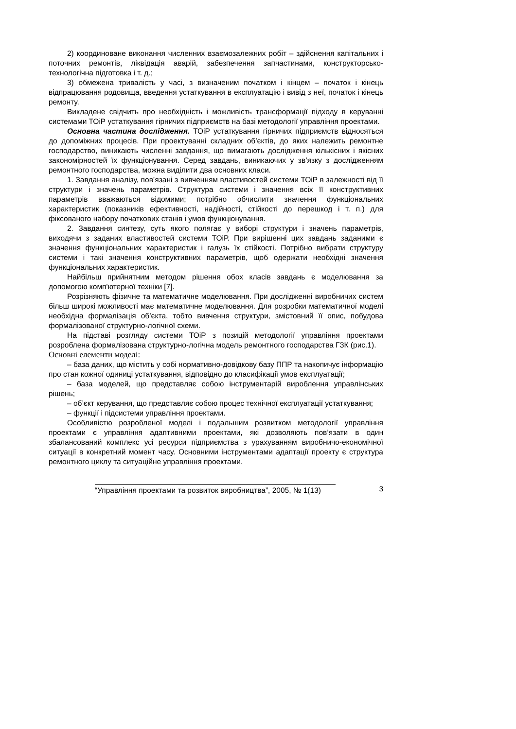2) координоване виконання численних взаємозалежних робіт – здійснення капітальних і поточних ремонтів, ліквідація аварій, забезпечення запчастинами, конструкторсько-технологічна підготовка і т. д.;
3) обмежена тривалість у часі, з визначеним початком і кінцем – початок і кінець відпрацювання родовища, введення устаткування в експлуатацію і вивід з неї, початок і кінець ремонту.
Викладене свідчить про необхідність і можливість трансформації підходу в керуванні системами ТОіР устаткування гірничих підприємств на базі методології управління проектами.
Основна частина дослідження. ТОіР устаткування гірничих підприємств відносяться до допоміжних процесів. При проектуванні складних об’єктів, до яких належить ремонтне господарство, виникають численні завдання, що вимагають дослідження кількісних і якісних закономірностей їх функціонування. Серед завдань, виникаючих у зв’язку з дослідженням ремонтного господарства, можна виділити два основних класи.
1. Завдання аналізу, пов’язані з вивченням властивостей системи ТОіР в залежності від її структури і значень параметрів. Структура системи і значення всіх її конструктивних параметрів вважаються відомими; потрібно обчислити значення функціональних характеристик (показників ефективності, надійності, стійкості до перешкод і т. п.) для фіксованого набору початкових станів і умов функціонування.
2. Завдання синтезу, суть якого полягає у виборі структури і значень параметрів, виходячи з заданих властивостей системи ТОіР. При вирішенні цих завдань заданими є значення функціональних характеристик і галузь їх стійкості. Потрібно вибрати структуру системи і такі значення конструктивних параметрів, щоб одержати необхідні значення функціональних характеристик.
Найбільш прийнятним методом рішення обох класів завдань є моделювання за допомогою комп'ютерної техніки [7].
Розрізняють фізичне та математичне моделювання. При дослідженні виробничих систем більш широкі можливості має математичне моделювання. Для розробки математичної моделі необхідна формалізація об’єкта, тобто вивчення структури, змістовний її опис, побудова формалізованої структурно-логічної схеми.
На підставі розгляду системи ТОіР з позицій методології управління проектами розроблена формалізована структурно-логічна модель ремонтного господарства ГЗК (рис.1).
Основні елементи моделі:
– база даних, що містить у собі нормативно-довідкову базу ППР та накопичує інформацію про стан кожної одиниці устаткування, відповідно до класифікації умов експлуатації;
– база моделей, що представляє собою інструментарій вироблення управлінських рішень;
– об’єкт керування, що представляє собою процес технічної експлуатації устаткування;
– функції і підсистеми управління проектами.
Особливістю розробленої моделі і подальшим розвитком методології управління проектами є управління адаптивними проектами, які дозволяють пов’язати в один збалансований комплекс усі ресурси підприємства з урахуванням виробничо-економічної ситуації в конкретний момент часу. Основними інструментами адаптації проекту є структура ремонтного циклу та ситуаційне управління проектами.
“Управління проектами та розвиток виробництва”, 2005, № 1(13) 3